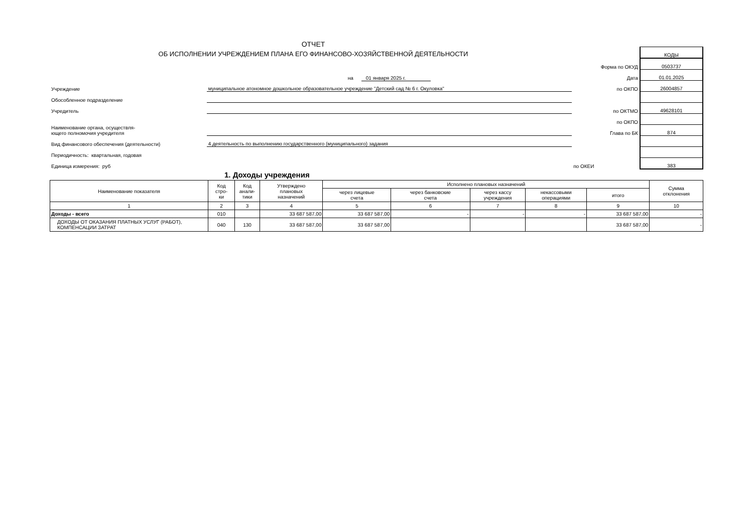ОТЧЕТ
ОБ ИСПОЛНЕНИИ УЧРЕЖДЕНИЕМ ПЛАНА ЕГО ФИНАНСОВО-ХОЗЯЙСТВЕННОЙ ДЕЯТЕЛЬНОСТИ
| | | | КОДЫ |
| | | Форма по ОКУД | 0503737 |
| | на 01 января 2025 г. | Дата | 01.01.2025 |
| Учреждение | муниципальное атономное дошкольное образовательное учреждение "Детский сад № 6 г. Окуловка" | по ОКПО | 26004857 |
| Обособленное подразделение | | | |
| Учредитель | | по ОКТМО | 49628101 |
| | | по ОКПО | |
| Наименование органа, осуществля- ющего полномочия учредителя | | Глава по БК | 874 |
| Вид финансового обеспечения (деятельности) | 4.деятельность по выполнению государственного (муниципального) задания | | |
| Периодичность: квартальная, годовая | | | |
| Единица измерения: руб | | по ОКЕИ | 383 |
1. Доходы учреждения
| Наименование показателя | Код стро- ки | Код анали- тики | Утверждено плановых назначений | Исполнено плановых назначений | | | | | Сумма отклонения |
| --- | --- | --- | --- | --- | --- | --- | --- | --- | --- |
| | | | | через лицевые счета | через банковские счета | через кассу учреждения | некассовыми операциями | итого | |
| 1 | 2 | 3 | 4 | 5 | 6 | 7 | 8 | 9 | 10 |
| Доходы - всего | 010 | | 33 687 587,00 | 33 687 587,00 | - | - | - | 33 687 587,00 | - |
| ДОХОДЫ ОТ ОКАЗАНИЯ ПЛАТНЫХ УСЛУГ (РАБОТ), КОМПЕНСАЦИИ ЗАТРАТ | 040 | 130 | 33 687 587,00 | 33 687 587,00 | | | | 33 687 587,00 | - |